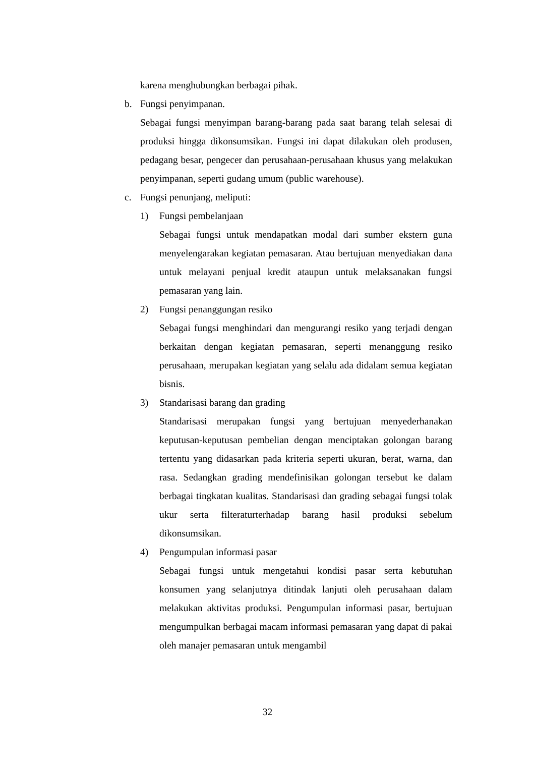karena menghubungkan berbagai pihak.
b. Fungsi penyimpanan.
Sebagai fungsi menyimpan barang-barang pada saat barang telah selesai di produksi hingga dikonsumsikan. Fungsi ini dapat dilakukan oleh produsen, pedagang besar, pengecer dan perusahaan-perusahaan khusus yang melakukan penyimpanan, seperti gudang umum (public warehouse).
c. Fungsi penunjang, meliputi:
1) Fungsi pembelanjaan
Sebagai fungsi untuk mendapatkan modal dari sumber ekstern guna menyelengarakan kegiatan pemasaran. Atau bertujuan menyediakan dana untuk melayani penjual kredit ataupun untuk melaksanakan fungsi pemasaran yang lain.
2) Fungsi penanggungan resiko
Sebagai fungsi menghindari dan mengurangi resiko yang terjadi dengan berkaitan dengan kegiatan pemasaran, seperti menanggung resiko perusahaan, merupakan kegiatan yang selalu ada didalam semua kegiatan bisnis.
3) Standarisasi barang dan grading
Standarisasi merupakan fungsi yang bertujuan menyederhanakan keputusan-keputusan pembelian dengan menciptakan golongan barang tertentu yang didasarkan pada kriteria seperti ukuran, berat, warna, dan rasa. Sedangkan grading mendefinisikan golongan tersebut ke dalam berbagai tingkatan kualitas. Standarisasi dan grading sebagai fungsi tolak ukur serta filteraturterhadap barang hasil produksi sebelum dikonsumsikan.
4) Pengumpulan informasi pasar
Sebagai fungsi untuk mengetahui kondisi pasar serta kebutuhan konsumen yang selanjutnya ditindak lanjuti oleh perusahaan dalam melakukan aktivitas produksi. Pengumpulan informasi pasar, bertujuan mengumpulkan berbagai macam informasi pemasaran yang dapat di pakai oleh manajer pemasaran untuk mengambil
32